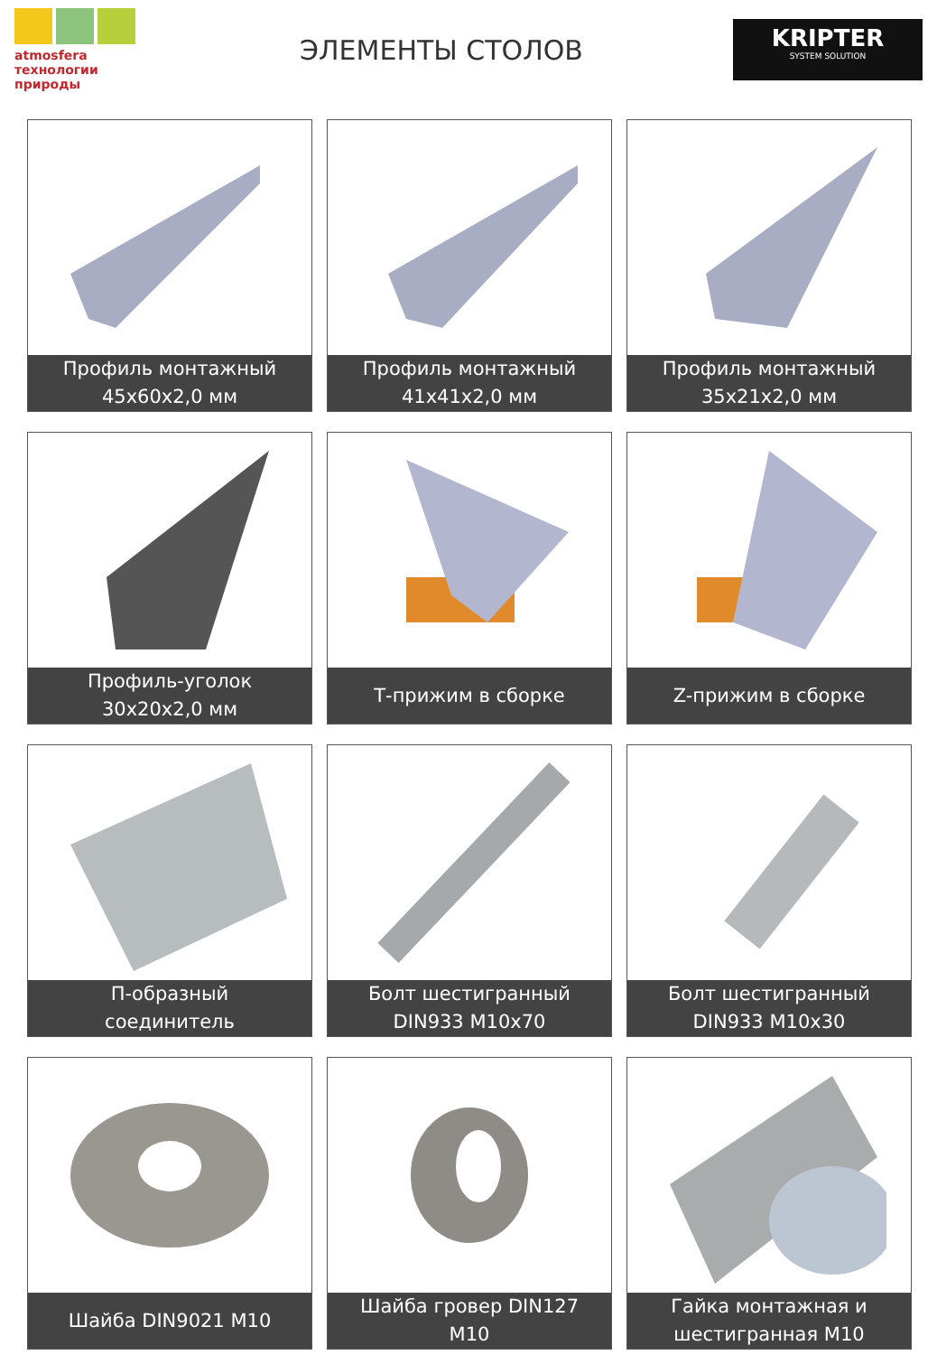atmosfera технологии природы
ЭЛЕМЕНТЫ СТОЛОВ
KRIPTER
SYSTEM SOLUTION
Профиль монтажный
45х60х2,0 мм
Профиль монтажный
41х41х2,0 мм
Профиль монтажный
35х21х2,0 мм
Профиль-уголок
30х20х2,0 мм
Т-прижим в сборке
Z-прижим в сборке
П-образный
соединитель
Болт шестигранный
DIN933 M10x70
Болт шестигранный
DIN933 M10x30
Шайба DIN9021 M10
Шайба гровер DIN127
M10
Гайка монтажная и
шестигранная M10